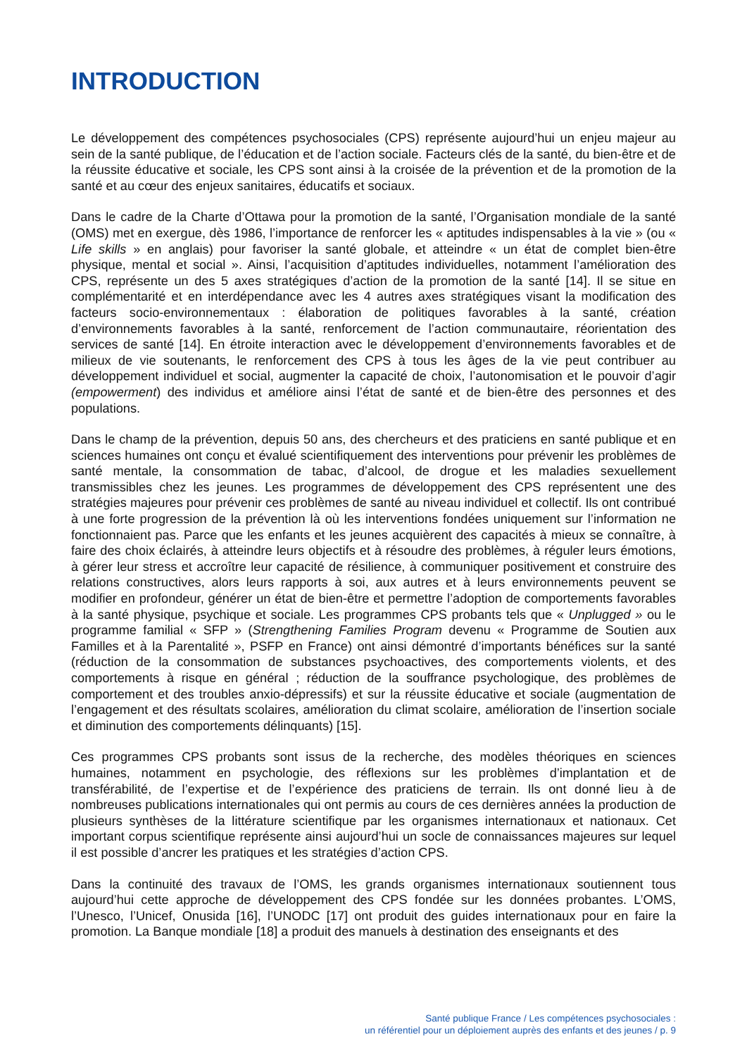INTRODUCTION
Le développement des compétences psychosociales (CPS) représente aujourd’hui un enjeu majeur au sein de la santé publique, de l’éducation et de l’action sociale. Facteurs clés de la santé, du bien-être et de la réussite éducative et sociale, les CPS sont ainsi à la croisée de la prévention et de la promotion de la santé et au cœur des enjeux sanitaires, éducatifs et sociaux.
Dans le cadre de la Charte d’Ottawa pour la promotion de la santé, l’Organisation mondiale de la santé (OMS) met en exergue, dès 1986, l’importance de renforcer les « aptitudes indispensables à la vie » (ou « Life skills » en anglais) pour favoriser la santé globale, et atteindre « un état de complet bien-être physique, mental et social ». Ainsi, l’acquisition d’aptitudes individuelles, notamment l’amélioration des CPS, représente un des 5 axes stratégiques d’action de la promotion de la santé [14]. Il se situe en complémentarité et en interdépendance avec les 4 autres axes stratégiques visant la modification des facteurs socio-environnementaux : élaboration de politiques favorables à la santé, création d’environnements favorables à la santé, renforcement de l’action communautaire, réorientation des services de santé [14]. En étroite interaction avec le développement d’environnements favorables et de milieux de vie soutenants, le renforcement des CPS à tous les âges de la vie peut contribuer au développement individuel et social, augmenter la capacité de choix, l’autonomisation et le pouvoir d’agir (empowerment) des individus et améliore ainsi l’état de santé et de bien-être des personnes et des populations.
Dans le champ de la prévention, depuis 50 ans, des chercheurs et des praticiens en santé publique et en sciences humaines ont conçu et évalué scientifiquement des interventions pour prévenir les problèmes de santé mentale, la consommation de tabac, d’alcool, de drogue et les maladies sexuellement transmissibles chez les jeunes. Les programmes de développement des CPS représentent une des stratégies majeures pour prévenir ces problèmes de santé au niveau individuel et collectif. Ils ont contribué à une forte progression de la prévention là où les interventions fondées uniquement sur l’information ne fonctionnaient pas. Parce que les enfants et les jeunes acquièrent des capacités à mieux se connaître, à faire des choix éclairés, à atteindre leurs objectifs et à résoudre des problèmes, à réguler leurs émotions, à gérer leur stress et accroître leur capacité de résilience, à communiquer positivement et construire des relations constructives, alors leurs rapports à soi, aux autres et à leurs environnements peuvent se modifier en profondeur, générer un état de bien-être et permettre l’adoption de comportements favorables à la santé physique, psychique et sociale. Les programmes CPS probants tels que « Unplugged » ou le programme familial « SFP » (Strengthening Families Program devenu « Programme de Soutien aux Familles et à la Parentalité », PSFP en France) ont ainsi démontré d’importants bénéfices sur la santé (réduction de la consommation de substances psychoactives, des comportements violents, et des comportements à risque en général ; réduction de la souffrance psychologique, des problèmes de comportement et des troubles anxio-dépressifs) et sur la réussite éducative et sociale (augmentation de l’engagement et des résultats scolaires, amélioration du climat scolaire, amélioration de l’insertion sociale et diminution des comportements délinquants) [15].
Ces programmes CPS probants sont issus de la recherche, des modèles théoriques en sciences humaines, notamment en psychologie, des réflexions sur les problèmes d’implantation et de transférabilité, de l’expertise et de l’expérience des praticiens de terrain. Ils ont donné lieu à de nombreuses publications internationales qui ont permis au cours de ces dernières années la production de plusieurs synthèses de la littérature scientifique par les organismes internationaux et nationaux. Cet important corpus scientifique représente ainsi aujourd’hui un socle de connaissances majeures sur lequel il est possible d’ancrer les pratiques et les stratégies d’action CPS.
Dans la continuité des travaux de l’OMS, les grands organismes internationaux soutiennent tous aujourd’hui cette approche de développement des CPS fondée sur les données probantes. L’OMS, l’Unesco, l’Unicef, Onusida [16], l’UNODC [17] ont produit des guides internationaux pour en faire la promotion. La Banque mondiale [18] a produit des manuels à destination des enseignants et des
Santé publique France / Les compétences psychosociales :
un référentiel pour un déploiement auprès des enfants et des jeunes / p. 9